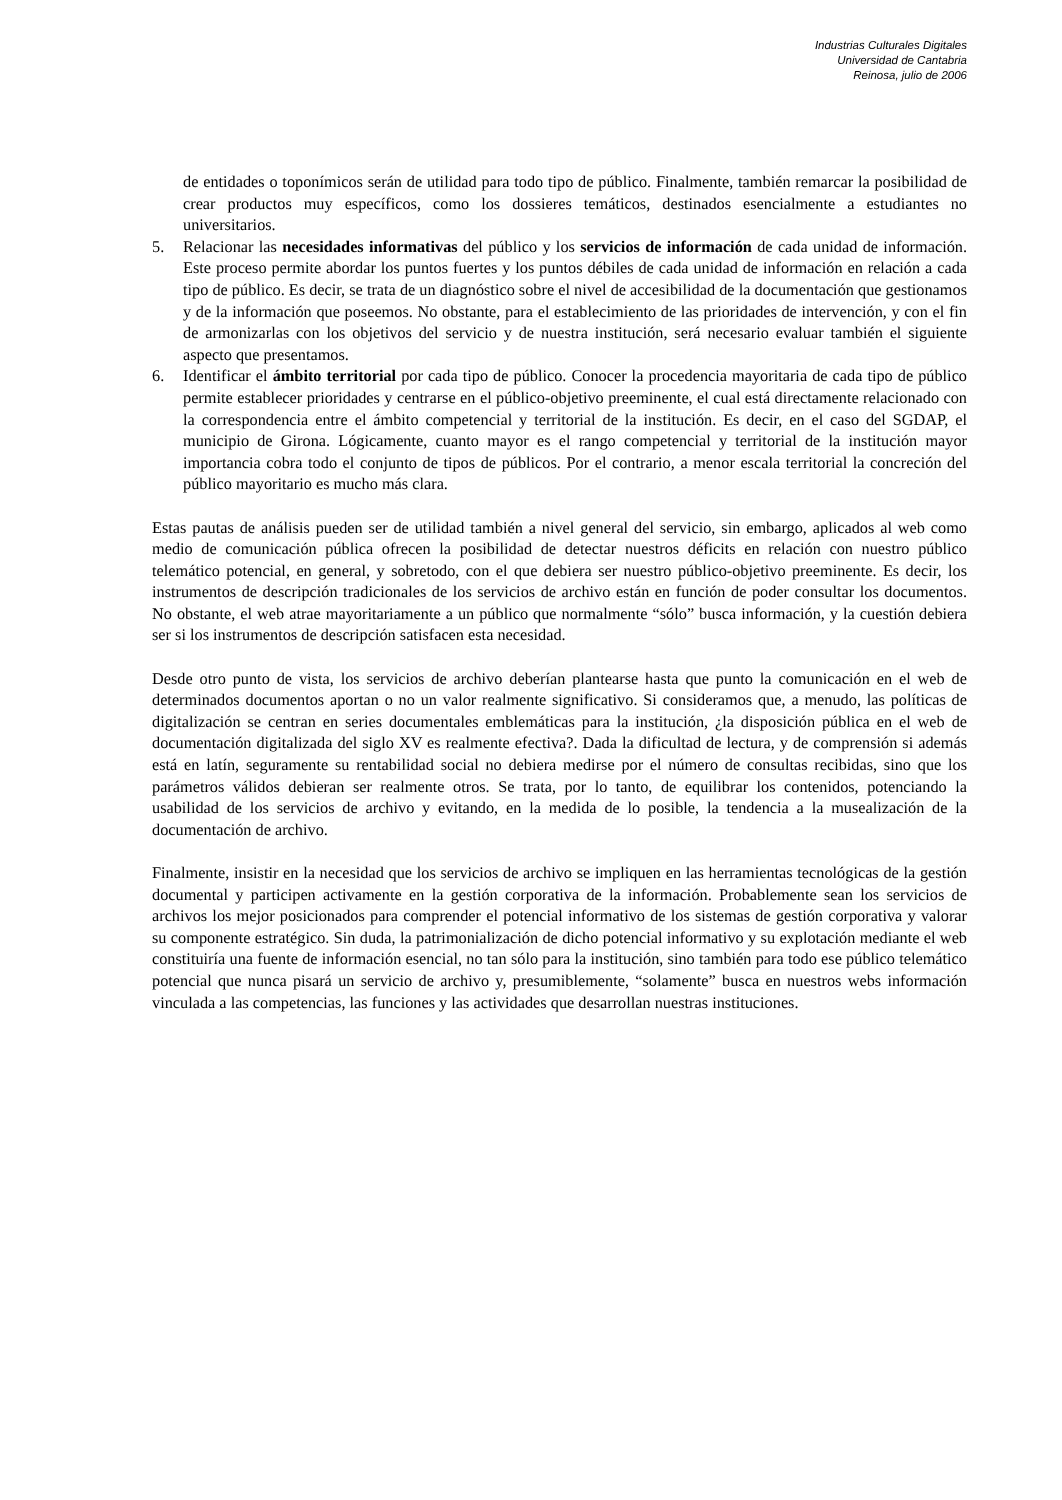Industrias Culturales Digitales
Universidad de Cantabria
Reinosa, julio de 2006
de entidades o toponímicos serán de utilidad para todo tipo de público. Finalmente, también remarcar la posibilidad de crear productos muy específicos, como los dossieres temáticos, destinados esencialmente a estudiantes no universitarios.
5. Relacionar las necesidades informativas del público y los servicios de información de cada unidad de información. Este proceso permite abordar los puntos fuertes y los puntos débiles de cada unidad de información en relación a cada tipo de público. Es decir, se trata de un diagnóstico sobre el nivel de accesibilidad de la documentación que gestionamos y de la información que poseemos. No obstante, para el establecimiento de las prioridades de intervención, y con el fin de armonizarlas con los objetivos del servicio y de nuestra institución, será necesario evaluar también el siguiente aspecto que presentamos.
6. Identificar el ámbito territorial por cada tipo de público. Conocer la procedencia mayoritaria de cada tipo de público permite establecer prioridades y centrarse en el público-objetivo preeminente, el cual está directamente relacionado con la correspondencia entre el ámbito competencial y territorial de la institución. Es decir, en el caso del SGDAP, el municipio de Girona. Lógicamente, cuanto mayor es el rango competencial y territorial de la institución mayor importancia cobra todo el conjunto de tipos de públicos. Por el contrario, a menor escala territorial la concreción del público mayoritario es mucho más clara.
Estas pautas de análisis pueden ser de utilidad también a nivel general del servicio, sin embargo, aplicados al web como medio de comunicación pública ofrecen la posibilidad de detectar nuestros déficits en relación con nuestro público telemático potencial, en general, y sobretodo, con el que debiera ser nuestro público-objetivo preeminente. Es decir, los instrumentos de descripción tradicionales de los servicios de archivo están en función de poder consultar los documentos. No obstante, el web atrae mayoritariamente a un público que normalmente “sólo” busca información, y la cuestión debiera ser si los instrumentos de descripción satisfacen esta necesidad.
Desde otro punto de vista, los servicios de archivo deberían plantearse hasta que punto la comunicación en el web de determinados documentos aportan o no un valor realmente significativo. Si consideramos que, a menudo, las políticas de digitalización se centran en series documentales emblemáticas para la institución, ¿la disposición pública en el web de documentación digitalizada del siglo XV es realmente efectiva?. Dada la dificultad de lectura, y de comprensión si además está en latín, seguramente su rentabilidad social no debiera medirse por el número de consultas recibidas, sino que los parámetros válidos debieran ser realmente otros. Se trata, por lo tanto, de equilibrar los contenidos, potenciando la usabilidad de los servicios de archivo y evitando, en la medida de lo posible, la tendencia a la musealización de la documentación de archivo.
Finalmente, insistir en la necesidad que los servicios de archivo se impliquen en las herramientas tecnológicas de la gestión documental y participen activamente en la gestión corporativa de la información. Probablemente sean los servicios de archivos los mejor posicionados para comprender el potencial informativo de los sistemas de gestión corporativa y valorar su componente estratégico. Sin duda, la patrimonialización de dicho potencial informativo y su explotación mediante el web constituiría una fuente de información esencial, no tan sólo para la institución, sino también para todo ese público telemático potencial que nunca pisará un servicio de archivo y, presumiblemente, “solamente” busca en nuestros webs información vinculada a las competencias, las funciones y las actividades que desarrollan nuestras instituciones.